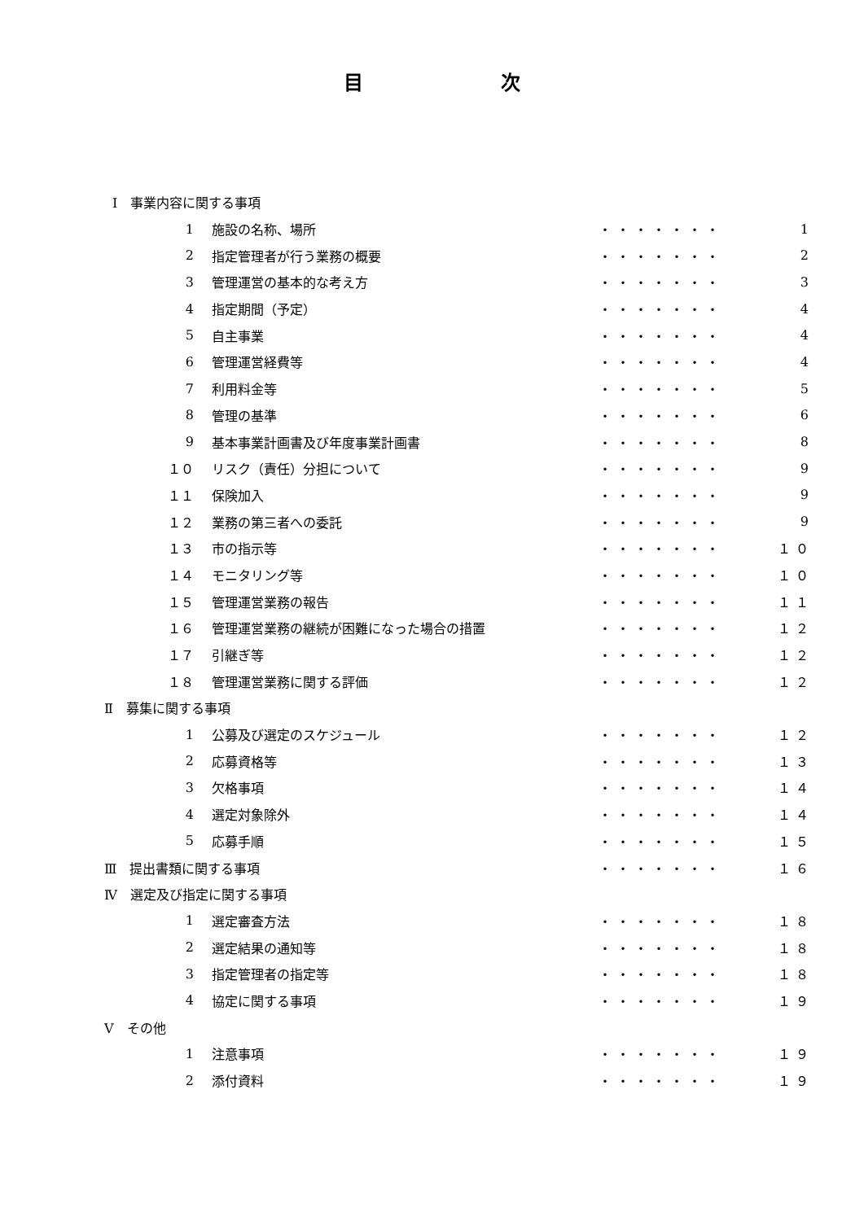目 次
| Ⅰ 事業内容に関する事項 | | | |
| 1 | 施設の名称、場所 | ・・・・・・・ | 1 |
| 2 | 指定管理者が行う業務の概要 | ・・・・・・・ | 2 |
| 3 | 管理運営の基本的な考え方 | ・・・・・・・ | 3 |
| 4 | 指定期間（予定） | ・・・・・・・ | 4 |
| 5 | 自主事業 | ・・・・・・・ | 4 |
| 6 | 管理運営経費等 | ・・・・・・・ | 4 |
| 7 | 利用料金等 | ・・・・・・・ | 5 |
| 8 | 管理の基準 | ・・・・・・・ | 6 |
| 9 | 基本事業計画書及び年度事業計画書 | ・・・・・・・ | 8 |
| １０ | リスク（責任）分担について | ・・・・・・・ | 9 |
| １１ | 保険加入 | ・・・・・・・ | 9 |
| １２ | 業務の第三者への委託 | ・・・・・・・ | 9 |
| １３ | 市の指示等 | ・・・・・・・ | １０ |
| １４ | モニタリング等 | ・・・・・・・ | １０ |
| １５ | 管理運営業務の報告 | ・・・・・・・ | １１ |
| １６ | 管理運営業務の継続が困難になった場合の措置 | ・・・・・・・ | １２ |
| １７ | 引継ぎ等 | ・・・・・・・ | １２ |
| １８ | 管理運営業務に関する評価 | ・・・・・・・ | １２ |
| Ⅱ 募集に関する事項 | | | |
| 1 | 公募及び選定のスケジュール | ・・・・・・・ | １２ |
| 2 | 応募資格等 | ・・・・・・・ | １３ |
| 3 | 欠格事項 | ・・・・・・・ | １４ |
| 4 | 選定対象除外 | ・・・・・・・ | １４ |
| 5 | 応募手順 | ・・・・・・・ | １５ |
| Ⅲ 提出書類に関する事項 | | ・・・・・・・ | １６ |
| Ⅳ 選定及び指定に関する事項 | | | |
| 1 | 選定審査方法 | ・・・・・・・ | １８ |
| 2 | 選定結果の通知等 | ・・・・・・・ | １８ |
| 3 | 指定管理者の指定等 | ・・・・・・・ | １８ |
| 4 | 協定に関する事項 | ・・・・・・・ | １９ |
| Ⅴ その他 | | | |
| 1 | 注意事項 | ・・・・・・・ | １９ |
| 2 | 添付資料 | ・・・・・・・ | １９ |